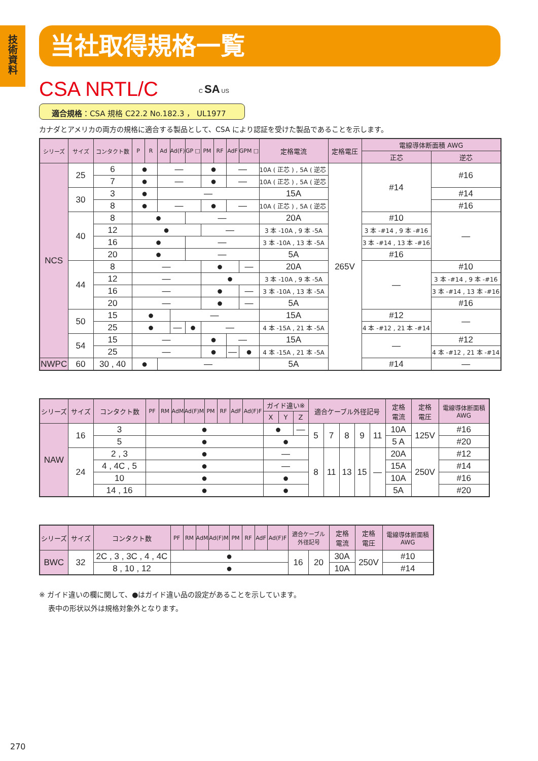技
術
資
料
当社取得規格一覧
CSA NRTL/C
C SA US
適合規格：CSA 規格 C22.2 No.182.3 ， UL1977
カナダとアメリカの両方の規格に適合する製品として、CSA により認証を受けた製品であることを示します。
| シリーズ | サイズ | コンタクト数 | P | R | Ad | Ad(F) | GP □ | PM | RF | AdF | GPM □ | 定格電流 | 定格電圧 | 電線導体断面積 AWG | |
| --- | --- | --- | --- | --- | --- | --- | --- | --- | --- | --- | --- | --- | --- | --- | --- |
| | | | | | | | | | | | | | | 正芯 | 逆芯 |
| NCS | 25 | 6 | ● | | — | | | ● | | — | | 10A ( 正芯 ) , 5A ( 逆芯 ) | 265V | #14 | #16 |
| | | 7 | ● | | — | | | ● | | — | | 10A ( 正芯 ) , 5A ( 逆芯 ) | | | |
| | 30 | 3 | ● | | — | | | | | | | 15A | | | #14 |
| | | 8 | ● | | — | | | ● | | — | | 10A ( 正芯 ) , 5A ( 逆芯 ) | | | #16 |
| | 40 | 8 | ● | | | | — | | | | | 20A | | #10 | — |
| | | 12 | ● | | | | | — | | | | 3 本 -10A , 9 本 -5A | | 3 本 -#14 , 9 本 -#16 | |
| | | 16 | ● | | | | — | | | | | 3 本 -10A , 13 本 -5A | | 3 本 -#14 , 13 本 -#16 | |
| | | 20 | ● | | | | — | | | | | 5A | | #16 | |
| | 44 | 8 | — | | | | | ● | | | — | 20A | | — | #10 |
| | | 12 | — | | | | | ● | | | | 3 本 -10A , 9 本 -5A | | | 3 本 -#14 , 9 本 -#16 |
| | | 16 | — | | | | | ● | | | — | 3 本 -10A , 13 本 -5A | | | 3 本 -#14 , 13 本 -#16 |
| | | 20 | — | | | | | ● | | | — | 5A | | | #16 |
| | 50 | 15 | ● | | | — | | | | | | 15A | | #12 | — |
| | | 25 | ● | | | — | ● | — | | | | 4 本 -15A , 21 本 -5A | | 4 本 -#12 , 21 本 -#14 | |
| | 54 | 15 | — | | | | | ● | | — | | 15A | | — | #12 |
| | | 25 | — | | | | | ● | | — | ● | 4 本 -15A , 21 本 -5A | | | 4 本 -#12 , 21 本 -#14 |
| NWPC | 60 | 30 , 40 | ● | | — | | | | | | | 5A | | #14 | — |
| シリーズ | サイズ | コンタクト数 | PF | RM | AdM | Ad(F)M | PM | RF | AdF | Ad(F)F | ガイド違い※ | | | 適合ケーブル外径記号 | | | | | 定格 電流 | 定格 電圧 | 電線導体断面積 AWG |
| --- | --- | --- | --- | --- | --- | --- | --- | --- | --- | --- | --- | --- | --- | --- | --- | --- | --- | --- | --- | --- | --- |
| | | | | | | | | | | | X | Y | Z | | | | | | | | |
| NAW | 16 | 3 | ● | | | | | | | | ● | | — | 5 | 7 | 8 | 9 | 11 | 10A | 125V | #16 |
| | | 5 | ● | | | | | | | | ● | | | | | | | | 5 A | | #20 |
| | 24 | 2 , 3 | ● | | | | | | | | — | | | 8 | 11 | 13 | 15 | — | 20A | 250V | #12 |
| | | 4 , 4C , 5 | ● | | | | | | | | — | | | | | | | | 15A | | #14 |
| | | 10 | ● | | | | | | | | ● | | | | | | | | 10A | | #16 |
| | | 14 , 16 | ● | | | | | | | | ● | | | | | | | | 5A | | #20 |
| シリーズ | サイズ | コンタクト数 | PF | RM | AdM | Ad(F)M | PM | RF | AdF | Ad(F)F | 適合ケーブル 外径記号 | | 定格 電流 | 定格 電圧 | 電線導体断面積 AWG |
| --- | --- | --- | --- | --- | --- | --- | --- | --- | --- | --- | --- | --- | --- | --- | --- |
| BWC | 32 | 2C , 3 , 3C , 4 , 4C | ● | | | | | | | | 16 | 20 | 30A | 250V | #10 |
| | | 8 , 10 , 12 | ● | | | | | | | | | | 10A | | #14 |
※ ガイド違いの欄に関して、●はガイド違い品の設定があることを示しています。
表中の形状以外は規格対象外となります。
270